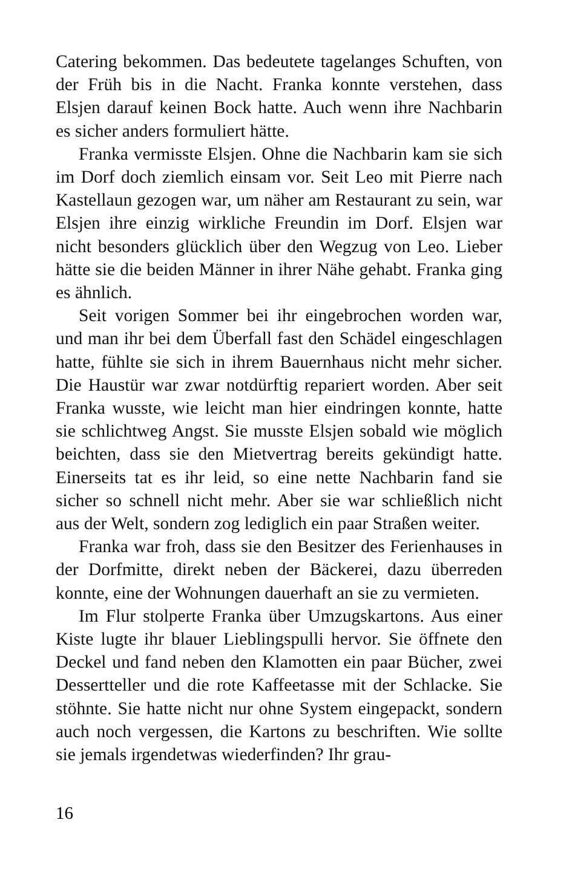Catering bekommen. Das bedeutete tagelanges Schuften, von der Früh bis in die Nacht. Franka konnte verstehen, dass Elsjen darauf keinen Bock hatte. Auch wenn ihre Nachbarin es sicher anders formuliert hätte.
Franka vermisste Elsjen. Ohne die Nachbarin kam sie sich im Dorf doch ziemlich einsam vor. Seit Leo mit Pierre nach Kastellaun gezogen war, um näher am Restaurant zu sein, war Elsjen ihre einzig wirkliche Freundin im Dorf. Elsjen war nicht besonders glücklich über den Wegzug von Leo. Lieber hätte sie die beiden Männer in ihrer Nähe gehabt. Franka ging es ähnlich.
Seit vorigen Sommer bei ihr eingebrochen worden war, und man ihr bei dem Überfall fast den Schädel eingeschlagen hatte, fühlte sie sich in ihrem Bauernhaus nicht mehr sicher. Die Haustür war zwar notdürftig repariert worden. Aber seit Franka wusste, wie leicht man hier eindringen konnte, hatte sie schlichtweg Angst. Sie musste Elsjen sobald wie möglich beichten, dass sie den Mietvertrag bereits gekündigt hatte. Einerseits tat es ihr leid, so eine nette Nachbarin fand sie sicher so schnell nicht mehr. Aber sie war schließlich nicht aus der Welt, sondern zog lediglich ein paar Straßen weiter.
Franka war froh, dass sie den Besitzer des Ferienhauses in der Dorfmitte, direkt neben der Bäckerei, dazu überreden konnte, eine der Wohnungen dauerhaft an sie zu vermieten.
Im Flur stolperte Franka über Umzugskartons. Aus einer Kiste lugte ihr blauer Lieblingspulli hervor. Sie öffnete den Deckel und fand neben den Klamotten ein paar Bücher, zwei Dessertteller und die rote Kaffeetasse mit der Schlacke. Sie stöhnte. Sie hatte nicht nur ohne System eingepackt, sondern auch noch vergessen, die Kartons zu beschriften. Wie sollte sie jemals irgendetwas wiederfinden? Ihr grau-
16